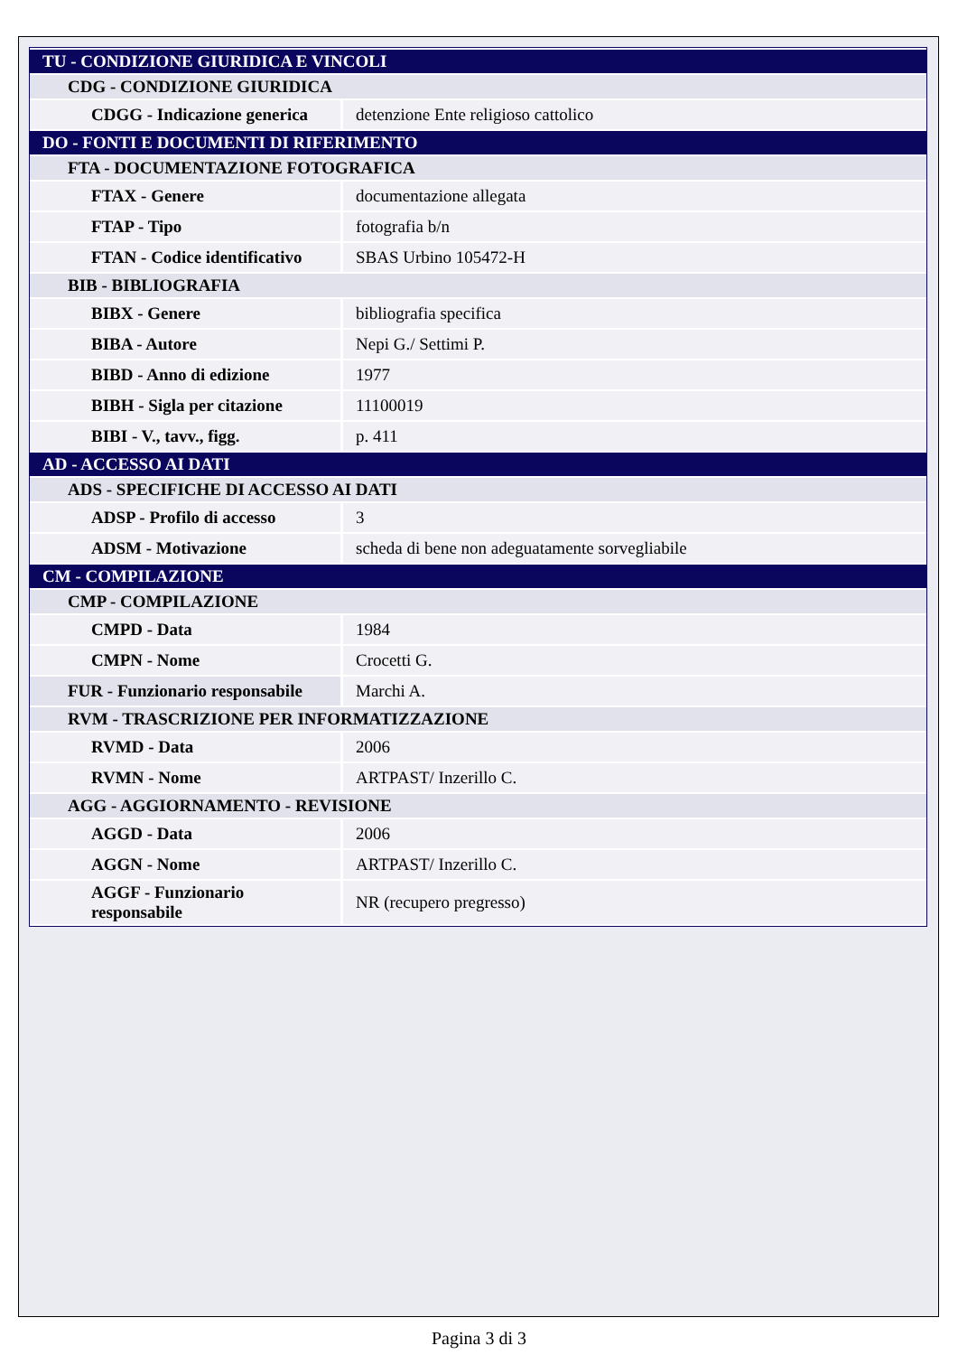| TU - CONDIZIONE GIURIDICA E VINCOLI | |
| --- | --- |
| CDG - CONDIZIONE GIURIDICA | |
| CDGG - Indicazione generica | detenzione Ente religioso cattolico |
| DO - FONTI E DOCUMENTI DI RIFERIMENTO | |
| FTA - DOCUMENTAZIONE FOTOGRAFICA | |
| FTAX - Genere | documentazione allegata |
| FTAP - Tipo | fotografia b/n |
| FTAN - Codice identificativo | SBAS Urbino 105472-H |
| BIB - BIBLIOGRAFIA | |
| BIBX - Genere | bibliografia specifica |
| BIBA - Autore | Nepi G./ Settimi P. |
| BIBD - Anno di edizione | 1977 |
| BIBH - Sigla per citazione | 11100019 |
| BIBI - V., tavv., figg. | p. 411 |
| AD - ACCESSO AI DATI | |
| ADS - SPECIFICHE DI ACCESSO AI DATI | |
| ADSP - Profilo di accesso | 3 |
| ADSM - Motivazione | scheda di bene non adeguatamente sorvegliabile |
| CM - COMPILAZIONE | |
| CMP - COMPILAZIONE | |
| CMPD - Data | 1984 |
| CMPN - Nome | Crocetti G. |
| FUR - Funzionario responsabile | Marchi A. |
| RVM - TRASCRIZIONE PER INFORMATIZZAZIONE | |
| RVMD - Data | 2006 |
| RVMN - Nome | ARTPAST/ Inzerillo C. |
| AGG - AGGIORNAMENTO - REVISIONE | |
| AGGD - Data | 2006 |
| AGGN - Nome | ARTPAST/ Inzerillo C. |
| AGGF - Funzionario responsabile | NR (recupero pregresso) |
Pagina 3 di 3